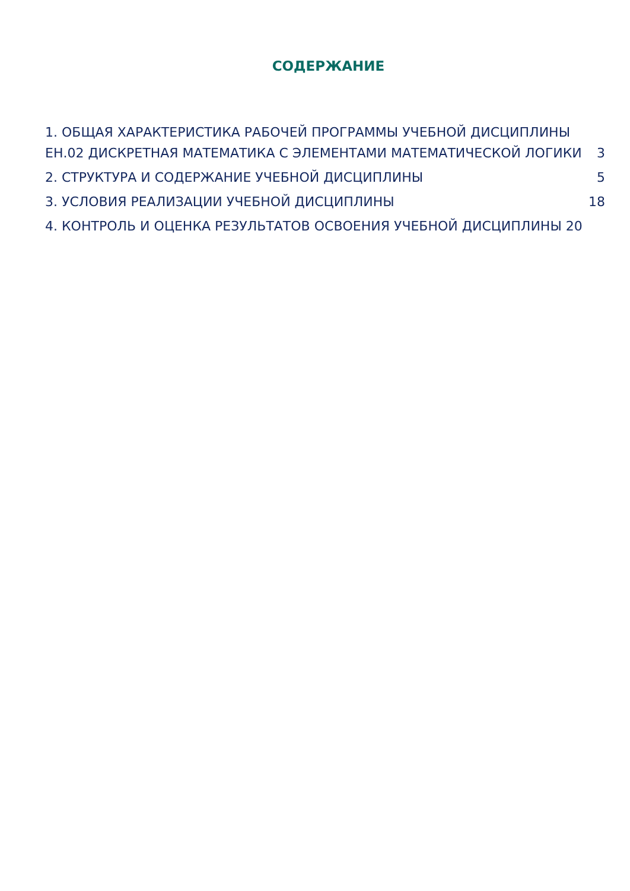СОДЕРЖАНИЕ
1. ОБЩАЯ ХАРАКТЕРИСТИКА РАБОЧЕЙ ПРОГРАММЫ УЧЕБНОЙ ДИСЦИПЛИНЫ ЕН.02 ДИСКРЕТНАЯ МАТЕМАТИКА С ЭЛЕМЕНТАМИ МАТЕМАТИЧЕСКОЙ ЛОГИКИ 3
2. СТРУКТУРА И СОДЕРЖАНИЕ УЧЕБНОЙ ДИСЦИПЛИНЫ 5
3. УСЛОВИЯ РЕАЛИЗАЦИИ УЧЕБНОЙ ДИСЦИПЛИНЫ 18
4. КОНТРОЛЬ И ОЦЕНКА РЕЗУЛЬТАТОВ ОСВОЕНИЯ УЧЕБНОЙ ДИСЦИПЛИНЫ 20